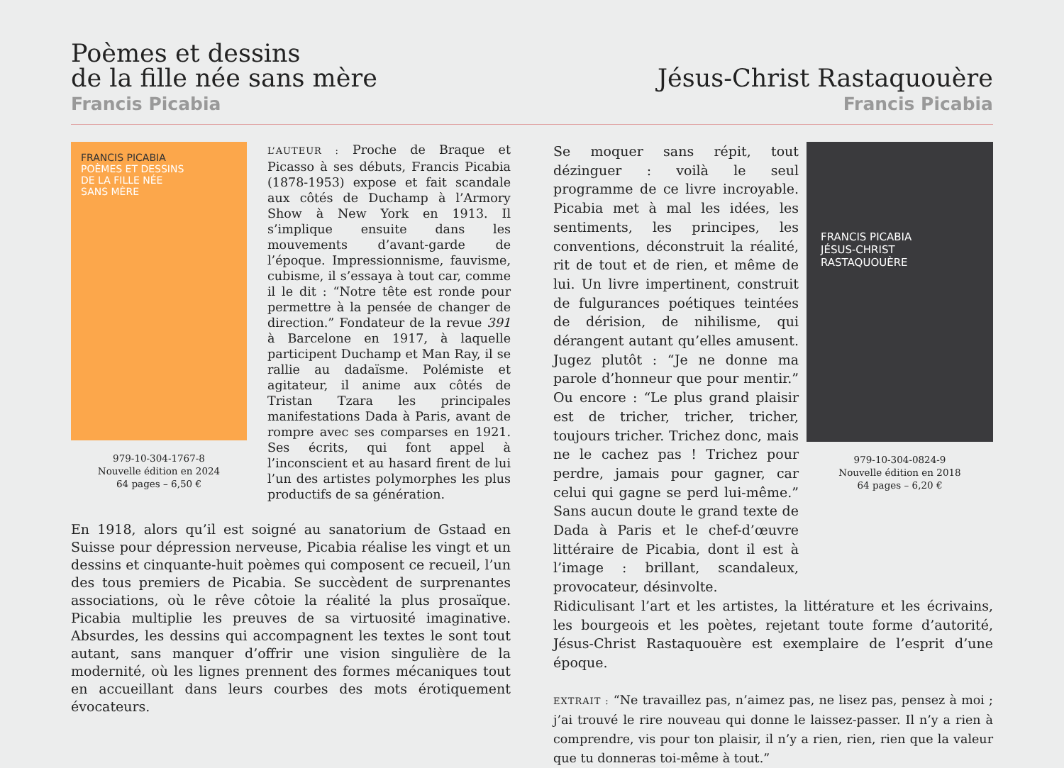Poèmes et dessins
de la fille née sans mère
Francis Picabia
Jésus-Christ Rastaquouère
Francis Picabia
FRANCIS PICABIA
POÈMES ET DESSINS
DE LA FILLE NÉE
SANS MÈRE
979-10-304-1767-8
Nouvelle édition en 2024
64 pages – 6,50 €
L’AUTEUR : Proche de Braque et Picasso à ses débuts, Francis Picabia (1878-1953) expose et fait scandale aux côtés de Duchamp à l’Armory Show à New York en 1913. Il s’implique ensuite dans les mouvements d’avant-garde de l’époque. Impressionnisme, fauvisme, cubisme, il s’essaya à tout car, comme il le dit : “Notre tête est ronde pour permettre à la pensée de changer de direction.” Fondateur de la revue 391 à Barcelone en 1917, à laquelle participent Duchamp et Man Ray, il se rallie au dadaïsme. Polémiste et agitateur, il anime aux côtés de Tristan Tzara les principales manifestations Dada à Paris, avant de rompre avec ses comparses en 1921. Ses écrits, qui font appel à l’inconscient et au hasard firent de lui l’un des artistes polymorphes les plus productifs de sa génération.
En 1918, alors qu’il est soigné au sanatorium de Gstaad en Suisse pour dépression nerveuse, Picabia réalise les vingt et un dessins et cinquante-huit poèmes qui composent ce recueil, l’un des tous premiers de Picabia. Se succèdent de surprenantes associations, où le rêve côtoie la réalité la plus prosaïque. Picabia multiplie les preuves de sa virtuosité imaginative. Absurdes, les dessins qui accompagnent les textes le sont tout autant, sans manquer d’offrir une vision singulière de la modernité, où les lignes prennent des formes mécaniques tout en accueillant dans leurs courbes des mots érotiquement évocateurs.
Se moquer sans répit, tout dézinguer : voilà le seul programme de ce livre incroyable. Picabia met à mal les idées, les sentiments, les principes, les conventions, déconstruit la réalité, rit de tout et de rien, et même de lui. Un livre impertinent, construit de fulgurances poétiques teintées de dérision, de nihilisme, qui dérangent autant qu’elles amusent. Jugez plutôt : “Je ne donne ma parole d’honneur que pour mentir.” Ou encore : “Le plus grand plaisir est de tricher, tricher, tricher, toujours tricher. Trichez donc, mais ne le cachez pas ! Trichez pour perdre, jamais pour gagner, car celui qui gagne se perd lui-même.” Sans aucun doute le grand texte de Dada à Paris et le chef-d’œuvre littéraire de Picabia, dont il est à l’image : brillant, scandaleux, provocateur, désinvolte.
FRANCIS PICABIA
JÉSUS-CHRIST
RASTAQUOUÈRE
979-10-304-0824-9
Nouvelle édition en 2018
64 pages – 6,20 €
Ridiculisant l’art et les artistes, la littérature et les écrivains, les bourgeois et les poètes, rejetant toute forme d’autorité, Jésus-Christ Rastaquouère est exemplaire de l’esprit d’une époque.
EXTRAIT : “Ne travaillez pas, n’aimez pas, ne lisez pas, pensez à moi ; j’ai trouvé le rire nouveau qui donne le laissez-passer. Il n’y a rien à comprendre, vis pour ton plaisir, il n’y a rien, rien, rien que la valeur que tu donneras toi-même à tout.”